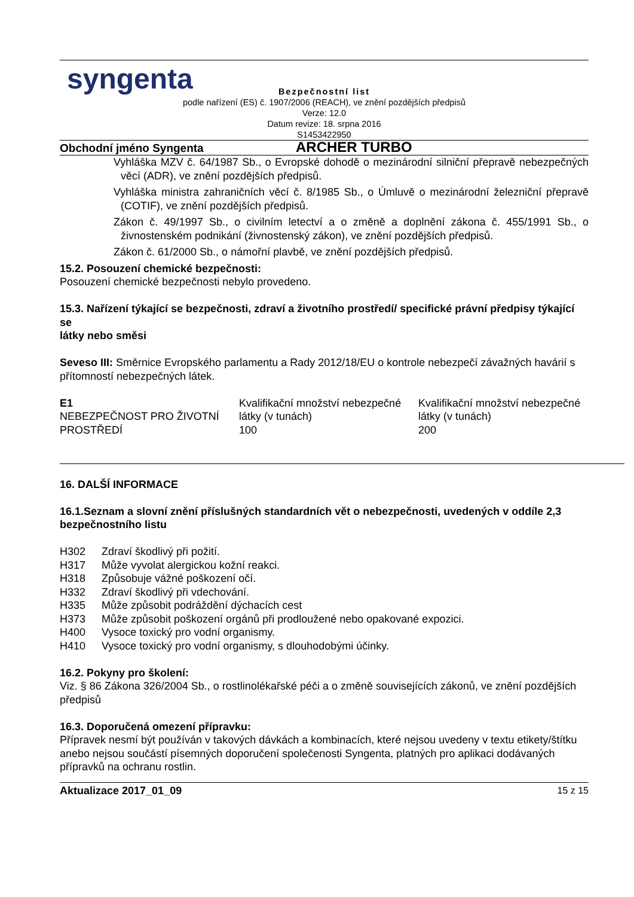syngenta
Bezpečnostní list
podle nařízení (ES) č. 1907/2006 (REACH), ve znění pozdějších předpisů
Verze: 12.0
Datum revize: 18. srpna 2016
S1453422950
Obchodní jméno Syngenta ARCHER TURBO
Vyhláška MZV č. 64/1987 Sb., o Evropské dohodě o mezinárodní silniční přepravě nebezpečných věcí (ADR), ve znění pozdějších předpisů.
Vyhláška ministra zahraničních věcí č. 8/1985 Sb., o Úmluvě o mezinárodní železniční přepravě (COTIF), ve znění pozdějších předpisů.
Zákon č. 49/1997 Sb., o civilním letectví a o změně a doplnění zákona č. 455/1991 Sb., o živnostenském podnikání (živnostenský zákon), ve znění pozdějších předpisů.
Zákon č. 61/2000 Sb., o námořní plavbě, ve znění pozdějších předpisů.
15.2. Posouzení chemické bezpečnosti:
Posouzení chemické bezpečnosti nebylo provedeno.
15.3. Nařízení týkající se bezpečnosti, zdraví a životního prostředí/ specifické právní předpisy týkající se
látky nebo směsi
Seveso III: Směrnice Evropského parlamentu a Rady 2012/18/EU o kontrole nebezpečí závažných havárií s
přítomností nebezpečných látek.
| E1 NEBEZPEČNOST PRO ŽIVOTNÍ PROSTŘEDÍ | Kvalifikační množství nebezpečné látky (v tunách) 100 | Kvalifikační množství nebezpečné látky (v tunách) 200 |
16. DALŠÍ INFORMACE
16.1.Seznam a slovní znění příslušných standardních vět o nebezpečnosti, uvedených v oddíle 2,3 bezpečnostního listu
| H302 | Zdraví škodlivý při požití. |
| H317 | Může vyvolat alergickou kožní reakci. |
| H318 | Způsobuje vážné poškození očí. |
| H332 | Zdraví škodlivý při vdechování. |
| H335 | Může způsobit podráždění dýchacích cest |
| H373 | Může způsobit poškození orgánů při prodloužené nebo opakované expozici. |
| H400 | Vysoce toxický pro vodní organismy. |
| H410 | Vysoce toxický pro vodní organismy, s dlouhodobými účinky. |
16.2. Pokyny pro školení:
Viz. § 86 Zákona 326/2004 Sb., o rostlinolékařské péči a o změně souvisejících zákonů, ve znění pozdějších předpisů
16.3. Doporučená omezení přípravku:
Přípravek nesmí být používán v takových dávkách a kombinacích, které nejsou uvedeny v textu etikety/štítku anebo nejsou součástí písemných doporučení společenosti Syngenta, platných pro aplikaci dodávaných přípravků na ochranu rostlin.
Aktualizace 2017_01_09 15 z 15